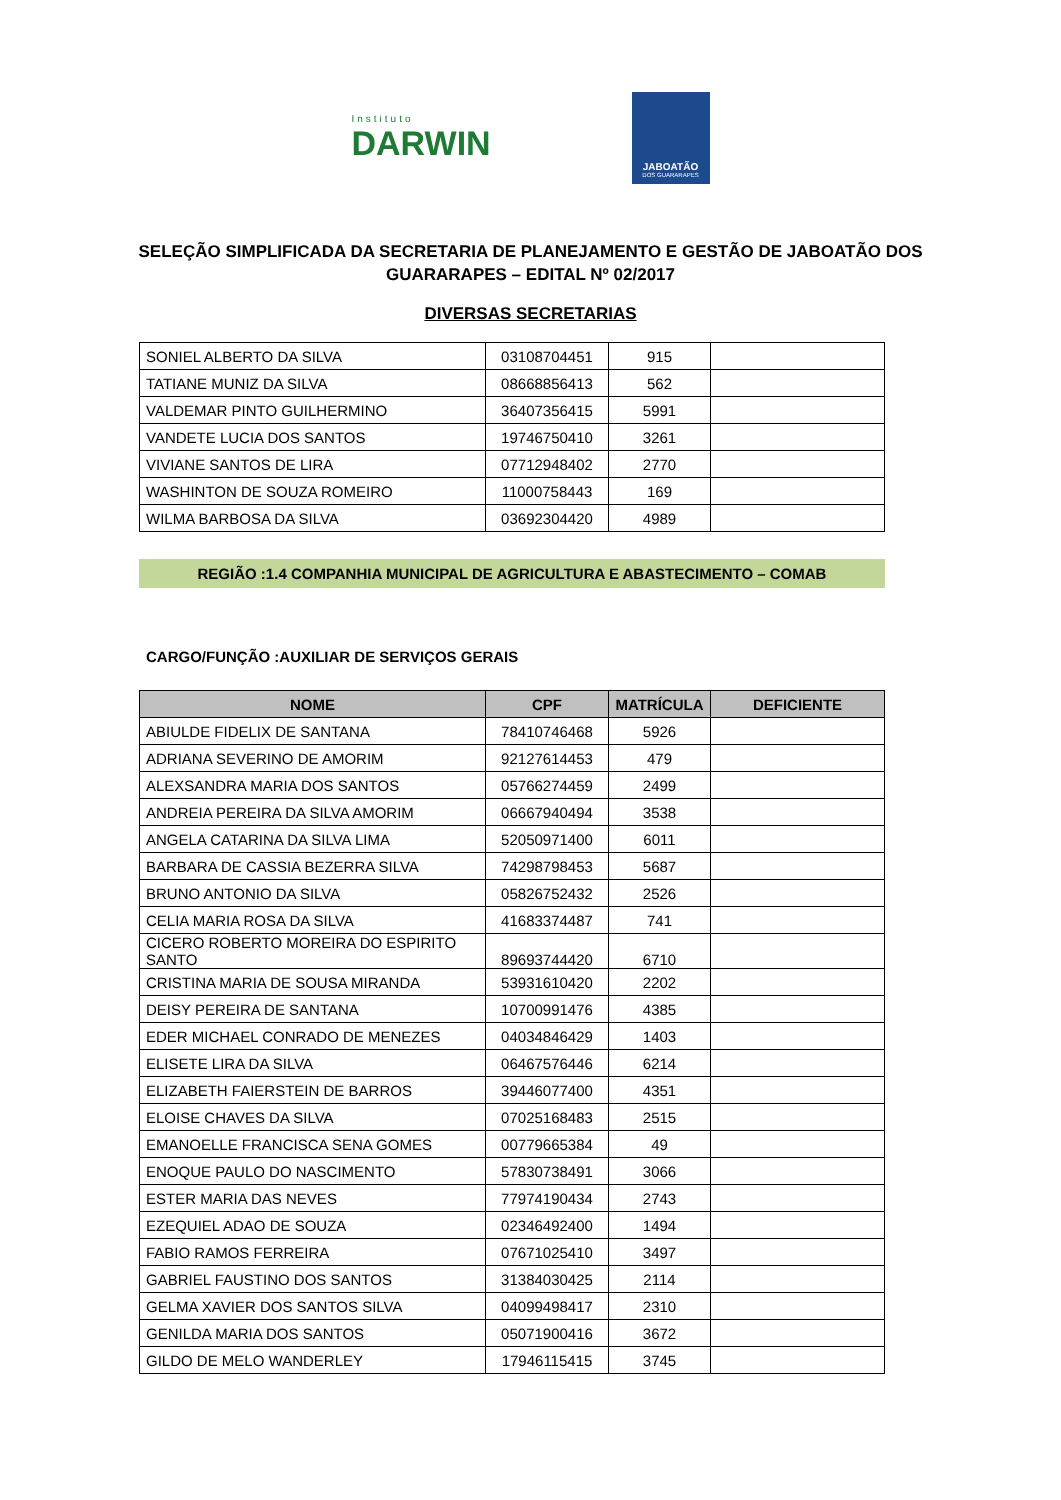Instituto
DARWIN
JABOATÃO
DOS GUARARAPES
SELEÇÃO SIMPLIFICADA DA SECRETARIA DE PLANEJAMENTO E GESTÃO DE JABOATÃO DOS GUARARAPES – EDITAL Nº 02/2017
DIVERSAS SECRETARIAS
| SONIEL ALBERTO DA SILVA | 03108704451 | 915 | |
| TATIANE MUNIZ DA SILVA | 08668856413 | 562 | |
| VALDEMAR PINTO GUILHERMINO | 36407356415 | 5991 | |
| VANDETE LUCIA DOS SANTOS | 19746750410 | 3261 | |
| VIVIANE SANTOS DE LIRA | 07712948402 | 2770 | |
| WASHINTON DE SOUZA ROMEIRO | 11000758443 | 169 | |
| WILMA BARBOSA DA SILVA | 03692304420 | 4989 | |
REGIÃO :1.4 COMPANHIA MUNICIPAL DE AGRICULTURA E ABASTECIMENTO – COMAB
CARGO/FUNÇÃO :AUXILIAR DE SERVIÇOS GERAIS
| NOME | CPF | MATRÍCULA | DEFICIENTE |
| --- | --- | --- | --- |
| ABIULDE FIDELIX DE SANTANA | 78410746468 | 5926 | |
| ADRIANA SEVERINO DE AMORIM | 92127614453 | 479 | |
| ALEXSANDRA MARIA DOS SANTOS | 05766274459 | 2499 | |
| ANDREIA PEREIRA DA SILVA AMORIM | 06667940494 | 3538 | |
| ANGELA CATARINA DA SILVA LIMA | 52050971400 | 6011 | |
| BARBARA DE CASSIA BEZERRA SILVA | 74298798453 | 5687 | |
| BRUNO ANTONIO DA SILVA | 05826752432 | 2526 | |
| CELIA MARIA ROSA DA SILVA | 41683374487 | 741 | |
| CICERO ROBERTO MOREIRA DO ESPIRITO SANTO | 89693744420 | 6710 | |
| CRISTINA MARIA DE SOUSA MIRANDA | 53931610420 | 2202 | |
| DEISY PEREIRA DE SANTANA | 10700991476 | 4385 | |
| EDER MICHAEL CONRADO DE MENEZES | 04034846429 | 1403 | |
| ELISETE LIRA DA SILVA | 06467576446 | 6214 | |
| ELIZABETH FAIERSTEIN DE BARROS | 39446077400 | 4351 | |
| ELOISE CHAVES DA SILVA | 07025168483 | 2515 | |
| EMANOELLE FRANCISCA SENA GOMES | 00779665384 | 49 | |
| ENOQUE PAULO DO NASCIMENTO | 57830738491 | 3066 | |
| ESTER MARIA DAS NEVES | 77974190434 | 2743 | |
| EZEQUIEL ADAO DE SOUZA | 02346492400 | 1494 | |
| FABIO RAMOS FERREIRA | 07671025410 | 3497 | |
| GABRIEL FAUSTINO DOS SANTOS | 31384030425 | 2114 | |
| GELMA XAVIER DOS SANTOS SILVA | 04099498417 | 2310 | |
| GENILDA MARIA DOS SANTOS | 05071900416 | 3672 | |
| GILDO DE MELO WANDERLEY | 17946115415 | 3745 | |